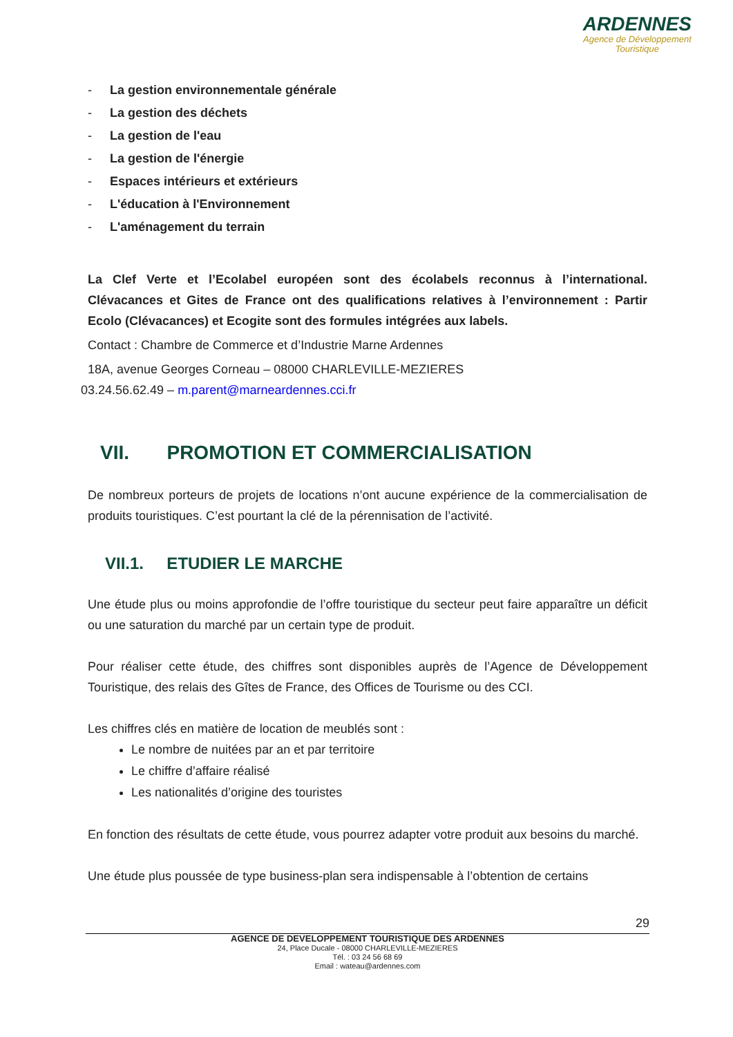ARDENNES
Agence de Développement
Touristique
- La gestion environnementale générale
- La gestion des déchets
- La gestion de l'eau
- La gestion de l'énergie
- Espaces intérieurs et extérieurs
- L'éducation à l'Environnement
- L'aménagement du terrain
La Clef Verte et l’Ecolabel européen sont des écolabels reconnus à l’international. Clévacances et Gites de France ont des qualifications relatives à l’environnement : Partir Ecolo (Clévacances) et Ecogite sont des formules intégrées aux labels.
Contact : Chambre de Commerce et d’Industrie Marne Ardennes
18A, avenue Georges Corneau – 08000 CHARLEVILLE-MEZIERES
03.24.56.62.49 – m.parent@marneardennes.cci.fr
VII. PROMOTION ET COMMERCIALISATION
De nombreux porteurs de projets de locations n’ont aucune expérience de la commercialisation de produits touristiques. C’est pourtant la clé de la pérennisation de l’activité.
VII.1. ETUDIER LE MARCHE
Une étude plus ou moins approfondie de l’offre touristique du secteur peut faire apparaître un déficit ou une saturation du marché par un certain type de produit.
Pour réaliser cette étude, des chiffres sont disponibles auprès de l’Agence de Développement Touristique, des relais des Gîtes de France, des Offices de Tourisme ou des CCI.
Les chiffres clés en matière de location de meublés sont :
Le nombre de nuitées par an et par territoire
Le chiffre d’affaire réalisé
Les nationalités d’origine des touristes
En fonction des résultats de cette étude, vous pourrez adapter votre produit aux besoins du marché.
Une étude plus poussée de type business-plan sera indispensable à l’obtention de certains
29
AGENCE DE DEVELOPPEMENT TOURISTIQUE DES ARDENNES
24, Place Ducale - 08000 CHARLEVILLE-MEZIERES
Tél. : 03 24 56 68 69
Email : wateau@ardennes.com